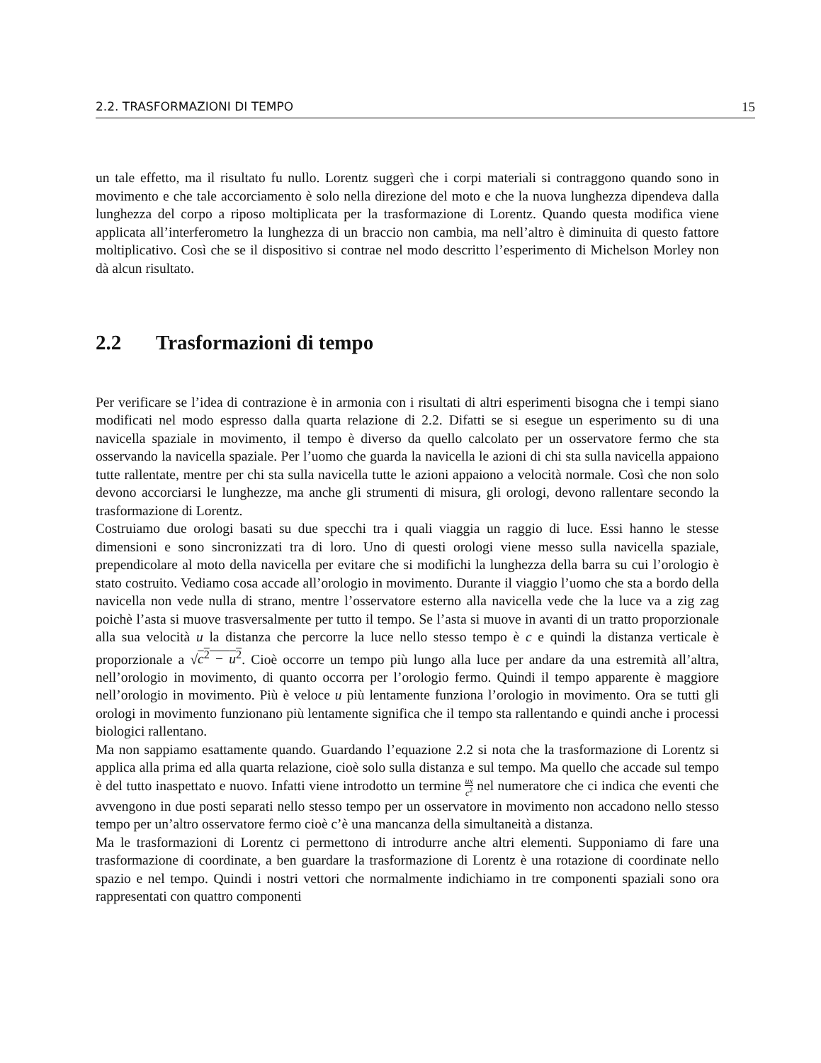2.2. TRASFORMAZIONI DI TEMPO 15
un tale effetto, ma il risultato fu nullo. Lorentz suggerì che i corpi materiali si contraggono quando sono in movimento e che tale accorciamento è solo nella direzione del moto e che la nuova lunghezza dipendeva dalla lunghezza del corpo a riposo moltiplicata per la trasformazione di Lorentz. Quando questa modifica viene applicata all’interferometro la lunghezza di un braccio non cambia, ma nell’altro è diminuita di questo fattore moltiplicativo. Così che se il dispositivo si contrae nel modo descritto l’esperimento di Michelson Morley non dà alcun risultato.
2.2 Trasformazioni di tempo
Per verificare se l’idea di contrazione è in armonia con i risultati di altri esperimenti bisogna che i tempi siano modificati nel modo espresso dalla quarta relazione di 2.2. Difatti se si esegue un esperimento su di una navicella spaziale in movimento, il tempo è diverso da quello calcolato per un osservatore fermo che sta osservando la navicella spaziale. Per l’uomo che guarda la navicella le azioni di chi sta sulla navicella appaiono tutte rallentate, mentre per chi sta sulla navicella tutte le azioni appaiono a velocità normale. Così che non solo devono accorciarsi le lunghezze, ma anche gli strumenti di misura, gli orologi, devono rallentare secondo la trasformazione di Lorentz.
Costruiamo due orologi basati su due specchi tra i quali viaggia un raggio di luce. Essi hanno le stesse dimensioni e sono sincronizzati tra di loro. Uno di questi orologi viene messo sulla navicella spaziale, prependicolare al moto della navicella per evitare che si modifichi la lunghezza della barra su cui l’orologio è stato costruito. Vediamo cosa accade all’orologio in movimento. Durante il viaggio l’uomo che sta a bordo della navicella non vede nulla di strano, mentre l’osservatore esterno alla navicella vede che la luce va a zig zag poichè l’asta si muove trasversalmente per tutto il tempo. Se l’asta si muove in avanti di un tratto proporzionale alla sua velocità u la distanza che percorre la luce nello stesso tempo è c e quindi la distanza verticale è proporzionale a √c<sup>2</sup> − u<sup>2</sup>. Cioè occorre un tempo più lungo alla luce per andare da una estremità all’altra, nell’orologio in movimento, di quanto occorra per l’orologio fermo. Quindi il tempo apparente è maggiore nell’orologio in movimento. Più è veloce u più lentamente funziona l’orologio in movimento. Ora se tutti gli orologi in movimento funzionano più lentamente significa che il tempo sta rallentando e quindi anche i processi biologici rallentano.
Ma non sappiamo esattamente quando. Guardando l’equazione 2.2 si nota che la trasformazione di Lorentz si applica alla prima ed alla quarta relazione, cioè solo sulla distanza e sul tempo. Ma quello che accade sul tempo è del tutto inaspettato e nuovo. Infatti viene introdotto un termine ux c<sup>2</sup> nel numeratore che ci indica che eventi che avvengono in due posti separati nello stesso tempo per un osservatore in movimento non accadono nello stesso tempo per un’altro osservatore fermo cioè c’è una mancanza della simultaneità a distanza.
Ma le trasformazioni di Lorentz ci permettono di introdurre anche altri elementi. Supponiamo di fare una trasformazione di coordinate, a ben guardare la trasformazione di Lorentz è una rotazione di coordinate nello spazio e nel tempo. Quindi i nostri vettori che normalmente indichiamo in tre componenti spaziali sono ora rappresentati con quattro componenti